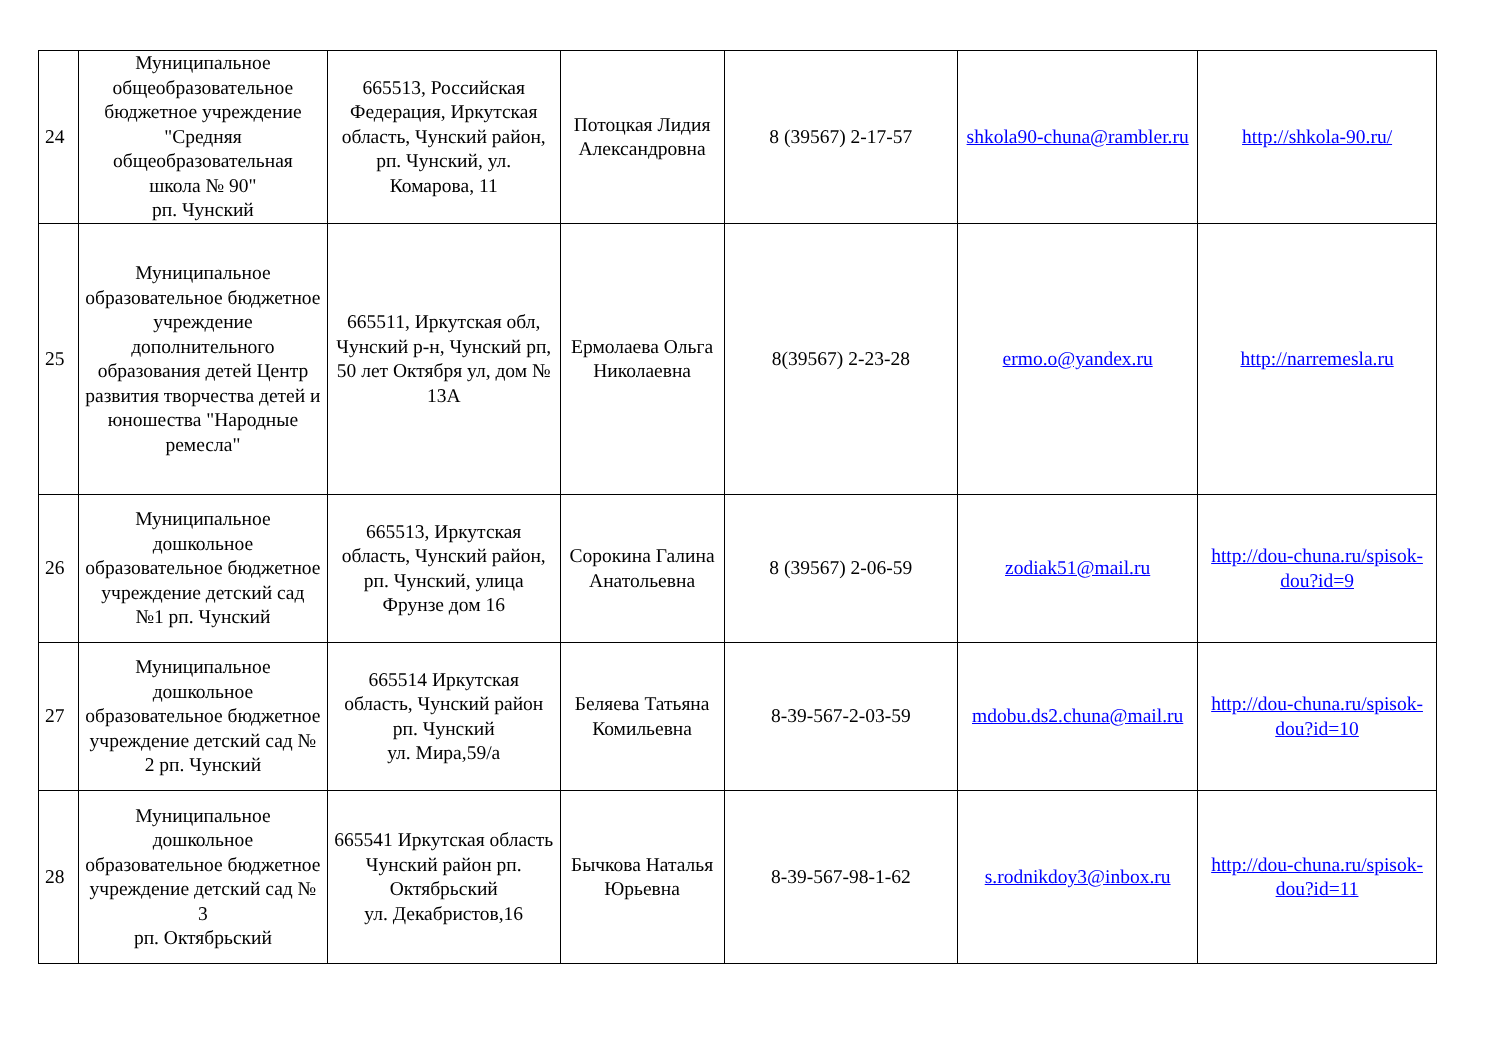| 24 | Муниципальное общеобразовательное бюджетное учреждение "Средняя общеобразовательная школа № 90" рп. Чунский | 665513, Российская Федерация, Иркутская область, Чунский район, рп. Чунский, ул. Комарова, 11 | Потоцкая Лидия Александровна | 8 (39567) 2-17-57 | shkola90-chuna@rambler.ru | http://shkola-90.ru/ |
| 25 | Муниципальное образовательное бюджетное учреждение дополнительного образования детей Центр развития творчества детей и юношества "Народные ремесла" | 665511, Иркутская обл, Чунский р-н, Чунский рп, 50 лет Октября ул, дом № 13А | Ермолаева Ольга Николаевна | 8(39567) 2-23-28 | ermo.o@yandex.ru | http://narremesla.ru |
| 26 | Муниципальное дошкольное образовательное бюджетное учреждение детский сад №1 рп. Чунский | 665513, Иркутская область, Чунский район, рп. Чунский, улица Фрунзе дом 16 | Сорокина Галина Анатольевна | 8 (39567) 2-06-59 | zodiak51@mail.ru | http://dou-chuna.ru/spisok-dou?id=9 |
| 27 | Муниципальное дошкольное образовательное бюджетное учреждение детский сад № 2 рп. Чунский | 665514 Иркутская область, Чунский район рп. Чунский ул. Мира,59/а | Беляева Татьяна Комильевна | 8-39-567-2-03-59 | mdobu.ds2.chuna@mail.ru | http://dou-chuna.ru/spisok-dou?id=10 |
| 28 | Муниципальное дошкольное образовательное бюджетное учреждение детский сад № 3 рп. Октябрьский | 665541 Иркутская область Чунский район рп. Октябрьский ул. Декабристов,16 | Бычкова Наталья Юрьевна | 8-39-567-98-1-62 | s.rodnikdoy3@inbox.ru | http://dou-chuna.ru/spisok-dou?id=11 |